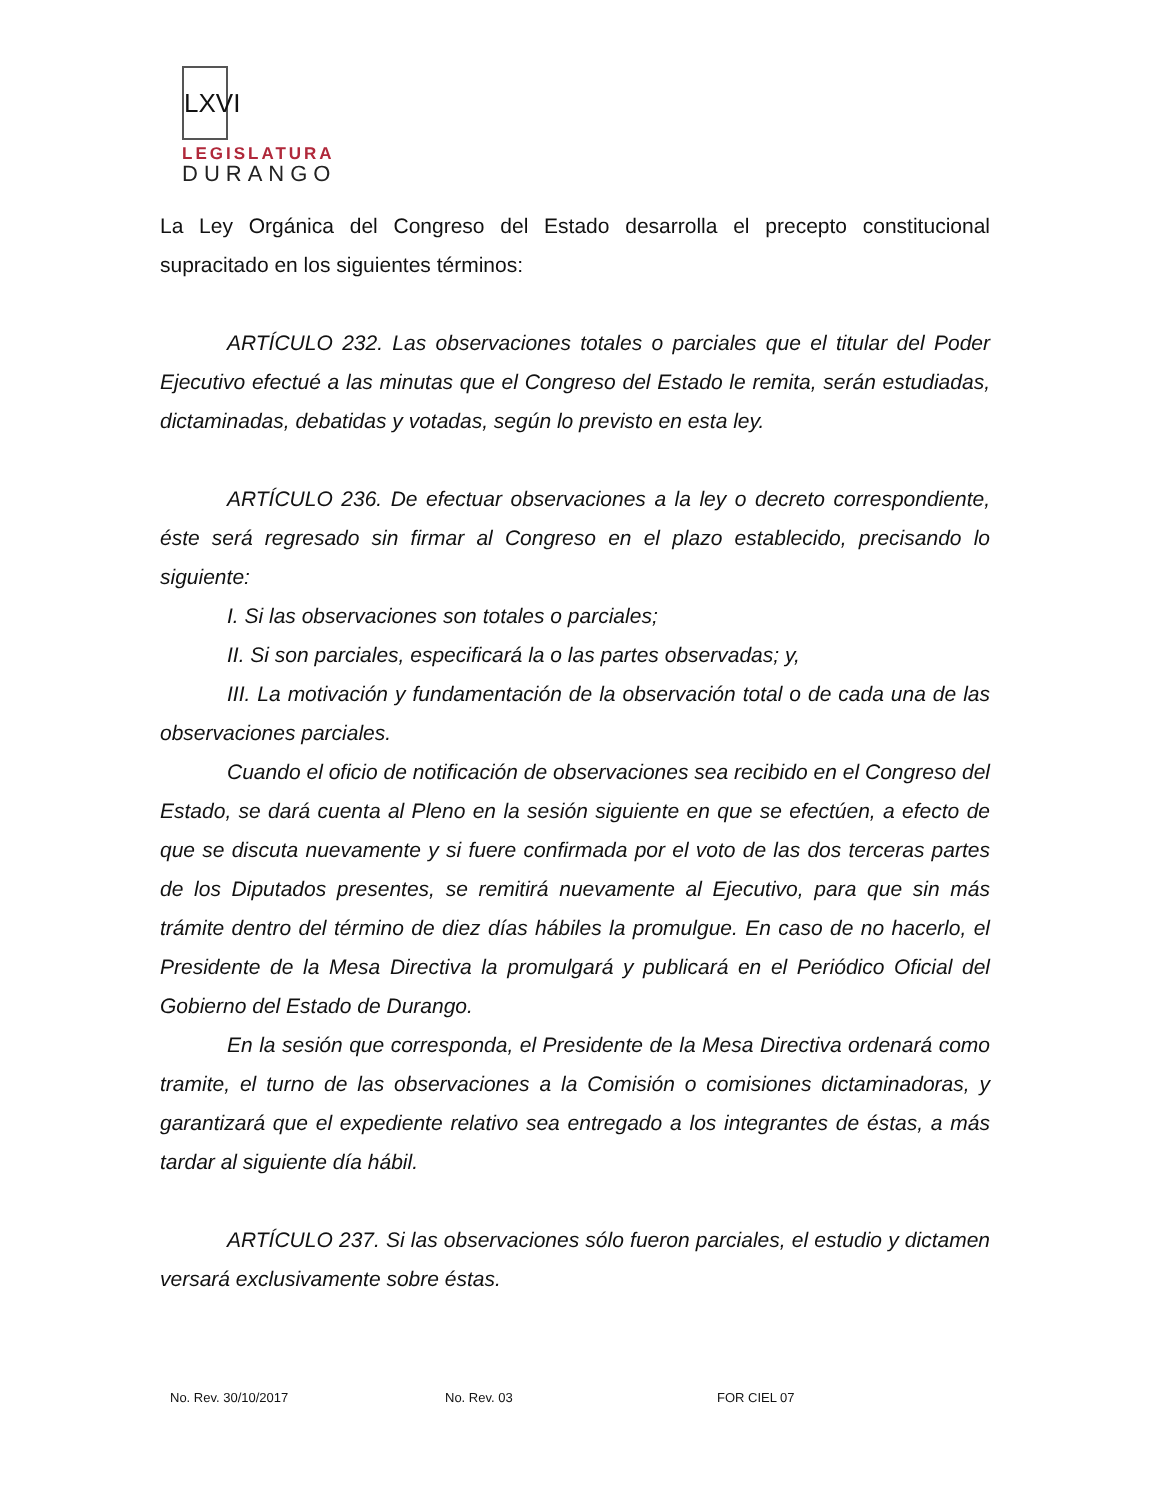LXVI
LEGISLATURA
DURANGO
La Ley Orgánica del Congreso del Estado desarrolla el precepto constitucional supracitado en los siguientes términos:
ARTÍCULO 232. Las observaciones totales o parciales que el titular del Poder Ejecutivo efectué a las minutas que el Congreso del Estado le remita, serán estudiadas, dictaminadas, debatidas y votadas, según lo previsto en esta ley.
ARTÍCULO 236. De efectuar observaciones a la ley o decreto correspondiente, éste será regresado sin firmar al Congreso en el plazo establecido, precisando lo siguiente:
I. Si las observaciones son totales o parciales;
II. Si son parciales, especificará la o las partes observadas; y,
III. La motivación y fundamentación de la observación total o de cada una de las observaciones parciales.
Cuando el oficio de notificación de observaciones sea recibido en el Congreso del Estado, se dará cuenta al Pleno en la sesión siguiente en que se efectúen, a efecto de que se discuta nuevamente y si fuere confirmada por el voto de las dos terceras partes de los Diputados presentes, se remitirá nuevamente al Ejecutivo, para que sin más trámite dentro del término de diez días hábiles la promulgue. En caso de no hacerlo, el Presidente de la Mesa Directiva la promulgará y publicará en el Periódico Oficial del Gobierno del Estado de Durango.
En la sesión que corresponda, el Presidente de la Mesa Directiva ordenará como tramite, el turno de las observaciones a la Comisión o comisiones dictaminadoras, y garantizará que el expediente relativo sea entregado a los integrantes de éstas, a más tardar al siguiente día hábil.
ARTÍCULO 237. Si las observaciones sólo fueron parciales, el estudio y dictamen versará exclusivamente sobre éstas.
No. Rev. 30/10/2017 No. Rev. 03 FOR CIEL 07